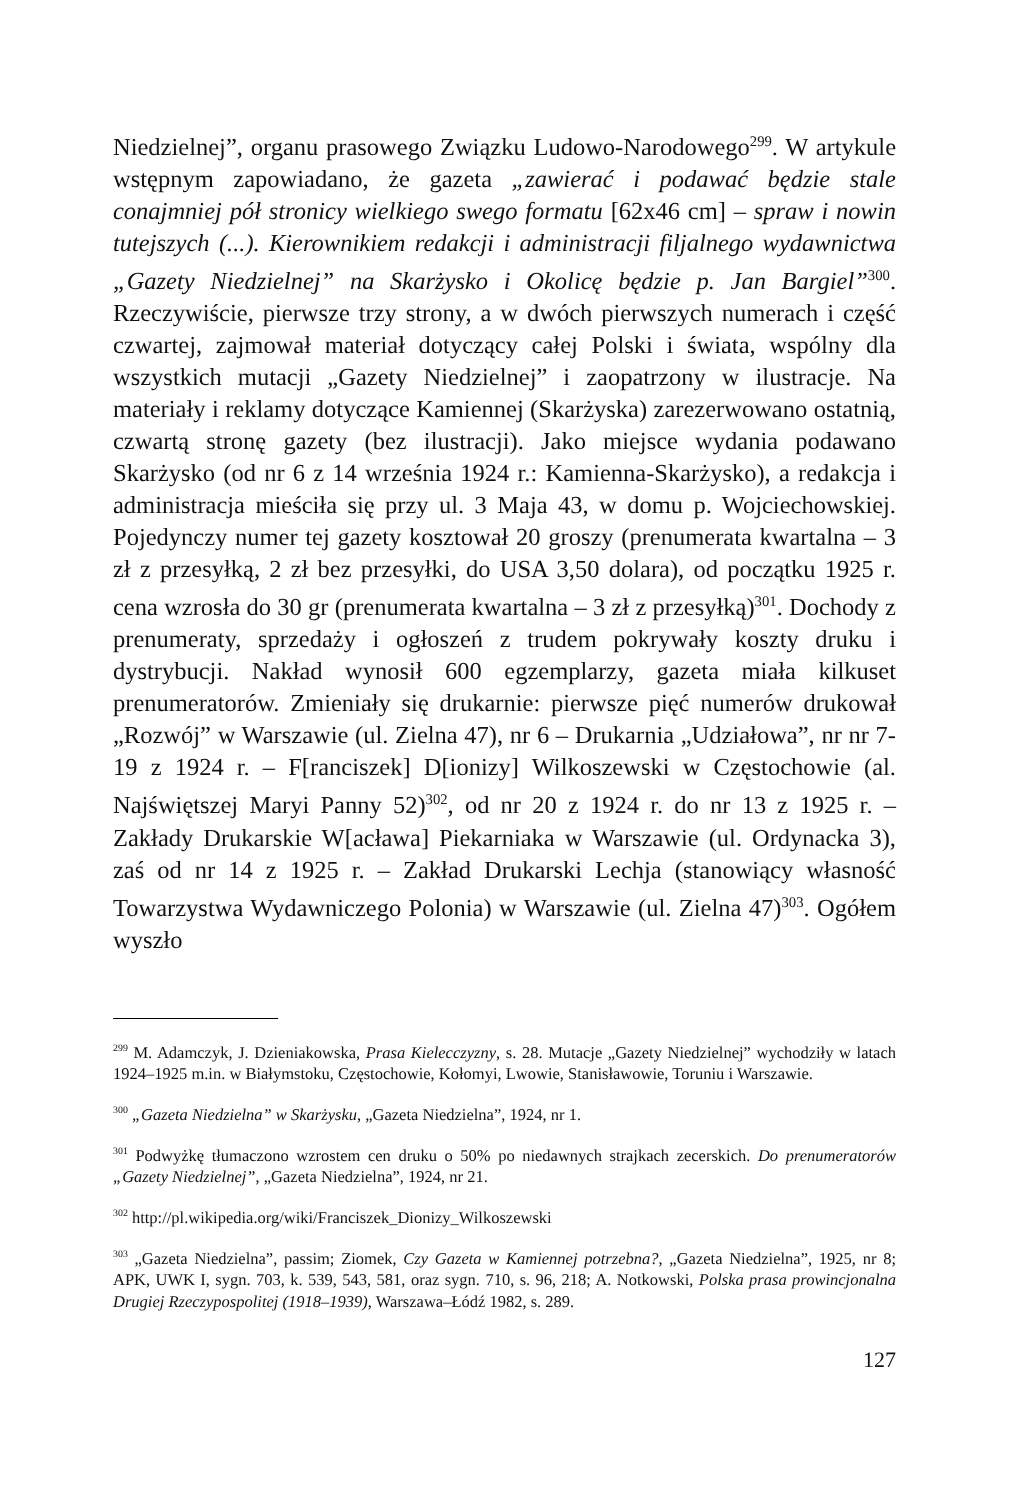Niedzielnej”, organu prasowego Związku Ludowo-Narodowego<sup>299</sup>. W artykule wstępnym zapowiadano, że gazeta „zawierać i podawać będzie stale conajmniej pół stronicy wielkiego swego formatu [62x46 cm] – spraw i nowin tutejszych (...). Kierownikiem redakcji i administracji filjalnego wydawnictwa „Gazety Niedzielnej” na Skarżysko i Okolicę będzie p. Jan Bargiel”<sup>300</sup>. Rzeczywiście, pierwsze trzy strony, a w dwóch pierwszych numerach i część czwartej, zajmował materiał dotyczący całej Polski i świata, wspólny dla wszystkich mutacji „Gazety Niedzielnej” i zaopatrzony w ilustracje. Na materiały i reklamy dotyczące Kamiennej (Skarżyska) zarezerwowano ostatnią, czwartą stronę gazety (bez ilustracji). Jako miejsce wydania podawano Skarżysko (od nr 6 z 14 września 1924 r.: Kamienna-Skarżysko), a redakcja i administracja mieściła się przy ul. 3 Maja 43, w domu p. Wojciechowskiej. Pojedynczy numer tej gazety kosztował 20 groszy (prenumerata kwartalna – 3 zł z przesyłką, 2 zł bez przesyłki, do USA 3,50 dolara), od początku 1925 r. cena wzrosła do 30 gr (prenumerata kwartalna – 3 zł z przesyłką)<sup>301</sup>. Dochody z prenumeraty, sprzedaży i ogłoszeń z trudem pokrywały koszty druku i dystrybucji. Nakład wynosił 600 egzemplarzy, gazeta miała kilkuset prenumeratorów. Zmieniały się drukarnie: pierwsze pięć numerów drukował „Rozwój” w Warszawie (ul. Zielna 47), nr 6 – Drukarnia „Udziałowa”, nr nr 7-19 z 1924 r. – F[ranciszek] D[ionizy] Wilkoszewski w Częstochowie (al. Najświętszej Maryi Panny 52)<sup>302</sup>, od nr 20 z 1924 r. do nr 13 z 1925 r. – Zakłady Drukarskie W[acława] Piekarniaka w Warszawie (ul. Ordynacka 3), zaś od nr 14 z 1925 r. – Zakład Drukarski Lechja (stanowiący własność Towarzystwa Wydawniczego Polonia) w Warszawie (ul. Zielna 47)<sup>303</sup>. Ogółem wyszło
<sup>299</sup> M. Adamczyk, J. Dzieniakowska, Prasa Kielecczyzny, s. 28. Mutacje „Gazety Niedzielnej” wychodziły w latach 1924–1925 m.in. w Białymstoku, Częstochowie, Kołomyi, Lwowie, Stanisławowie, Toruniu i Warszawie.
<sup>300</sup> „Gazeta Niedzielna” w Skarżysku, „Gazeta Niedzielna”, 1924, nr 1.
<sup>301</sup> Podwyżkę tłumaczono wzrostem cen druku o 50% po niedawnych strajkach zecerskich. Do prenumeratorów „Gazety Niedzielnej”, „Gazeta Niedzielna”, 1924, nr 21.
<sup>302</sup> http://pl.wikipedia.org/wiki/Franciszek_Dionizy_Wilkoszewski
<sup>303</sup> „Gazeta Niedzielna”, passim; Ziomek, Czy Gazeta w Kamiennej potrzebna?, „Gazeta Niedzielna”, 1925, nr 8; APK, UWK I, sygn. 703, k. 539, 543, 581, oraz sygn. 710, s. 96, 218; A. Notkowski, Polska prasa prowincjonalna Drugiej Rzeczypospolitej (1918–1939), Warszawa–Łódź 1982, s. 289.
127